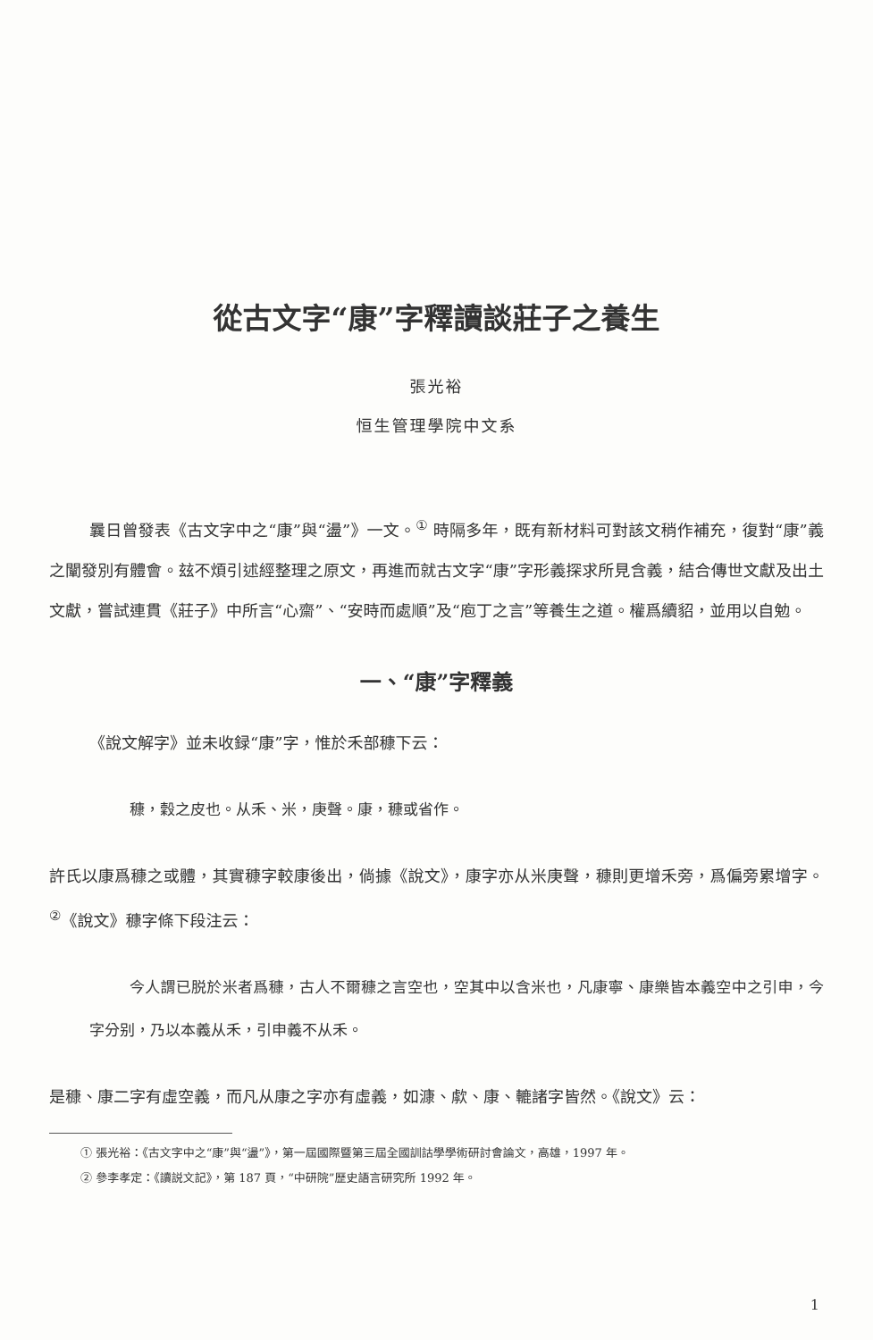從古文字“康”字釋讀談莊子之養生
張光裕
恒生管理學院中文系
曩日曾發表《古文字中之“康”與“盪”》一文。<sup>①</sup> 時隔多年，既有新材料可對該文稍作補充，復對“康”義之闡發別有體會。玆不煩引述經整理之原文，再進而就古文字“康”字形義探求所見含義，結合傳世文獻及出土文獻，嘗試連貫《莊子》中所言“心齋”、“安時而處順”及“庖丁之言”等養生之道。權爲續貂，並用以自勉。
一、“康”字釋義
《說文解字》並未收録“康”字，惟於禾部穅下云：
穅，穀之皮也。从禾、米，庚聲。康，穅或省作。
許氏以康爲穅之或體，其實穅字較康後出，倘據《說文》，康字亦从米庚聲，穅則更增禾旁，爲偏旁累增字。<sup>②</sup>《說文》穅字條下段注云：
今人謂已脱於米者爲穅，古人不爾穅之言空也，空其中以含米也，凡康寧、康樂皆本義空中之引申，今字分别，乃以本義从禾，引申義不从禾。
是穅、康二字有虛空義，而凡从康之字亦有虛義，如漮、歑、康、轆諸字皆然。《說文》云：
① 張光裕：《古文字中之“康”與“盪”》，第一屆國際暨第三屆全國訓詁學學術研討會論文，高雄，1997 年。
② 參李孝定：《讀説文記》，第 187 頁，“中研院”歷史語言研究所 1992 年。
1